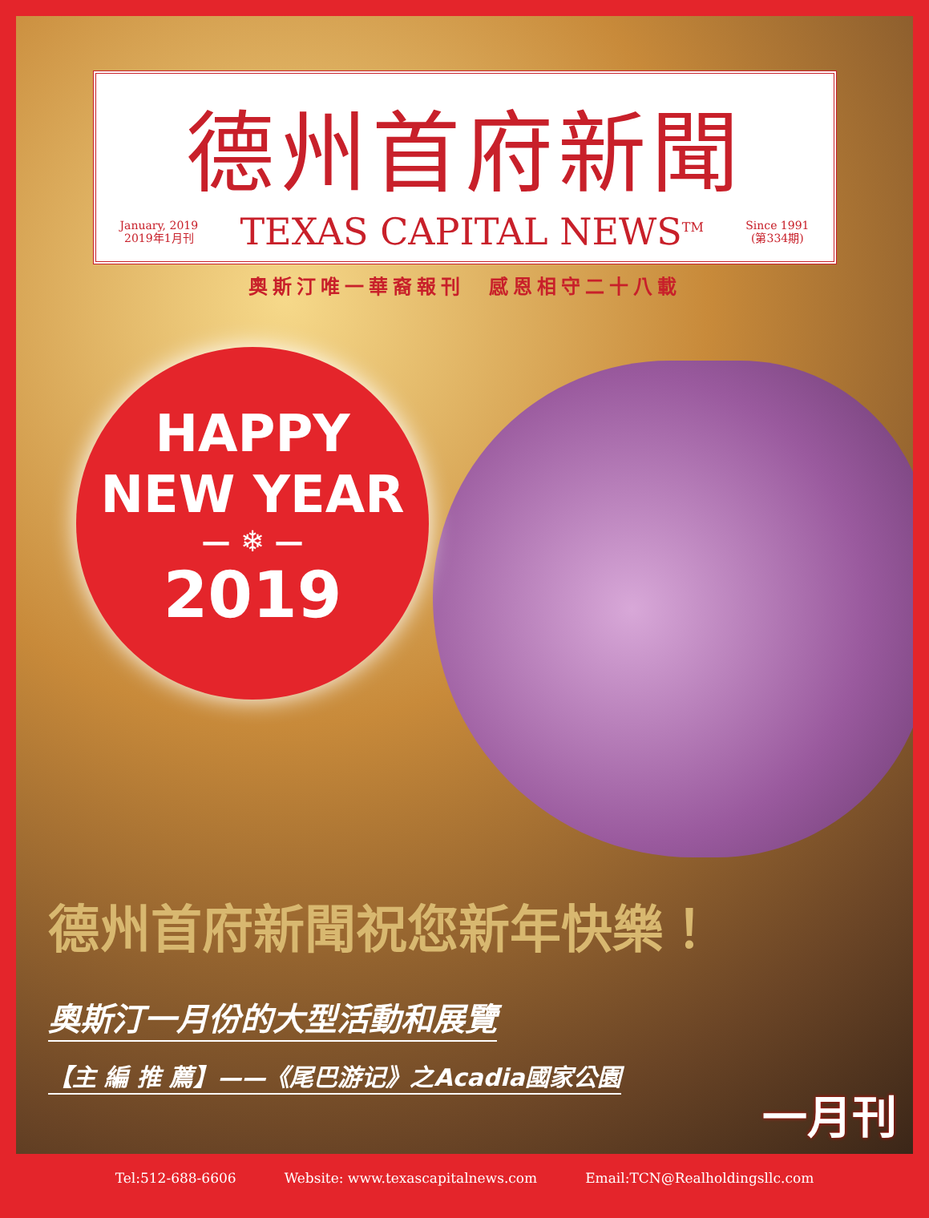德州首府新聞
January, 2019
2019年1月刊
TEXAS CAPITAL NEWS<sup>TM</sup>
Since 1991
(第334期)
奧斯汀唯一華裔報刊　感恩相守二十八載
HAPPY
NEW YEAR
— ❄ —
2019
德州首府新聞祝您新年快樂！
奧斯汀一月份的大型活動和展覽
【主 編 推 薦】——《尾巴游记》之Acadia國家公園
一月刊
Tel:512-688-6606 Website: www.texascapitalnews.com Email:TCN@Realholdingsllc.com